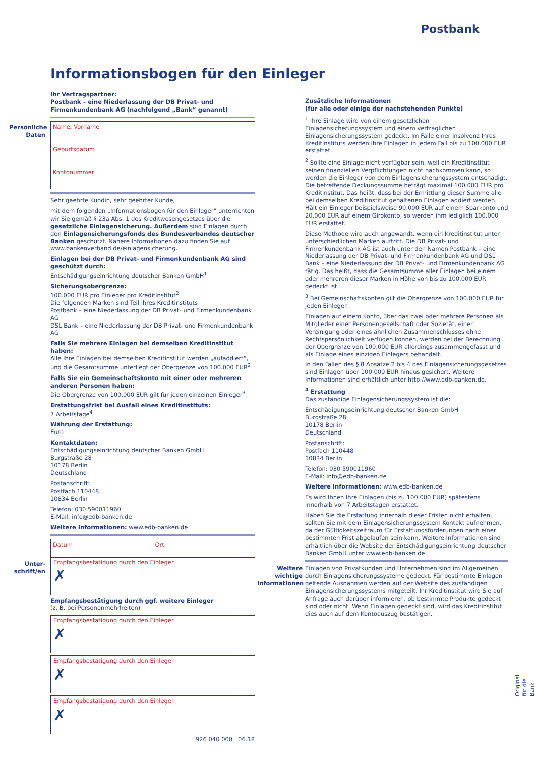Postbank
Informationsbogen für den Einleger
Persönliche Daten
Unter-schrift/en
Ihr Vertragspartner:
Postbank – eine Niederlassung der DB Privat- und Firmenkundenbank AG (nachfolgend „Bank“ genannt)
Name, Vorname
Geburtsdatum
Kontonummer
Sehr geehrte Kundin, sehr geehrter Kunde,
mit dem folgenden „Informationsbogen für den Einleger“ unterrichten wir Sie gemäß § 23a Abs. 1 des Kreditwesengesetzes über die gesetzliche Einlagensicherung. Außerdem sind Einlagen durch den Einlagensicherungsfonds des Bundesverbandes deutscher Banken geschützt. Nähere Informationen dazu finden Sie auf www.bankenverband.de/einlagensicherung.
Einlagen bei der DB Privat- und Firmenkundenbank AG sind geschützt durch:
Entschädigungseinrichtung deutscher Banken GmbH<sup>1</sup>
Sicherungsobergrenze:
100.000 EUR pro Einleger pro Kreditinstitut<sup>2</sup>
Die folgenden Marken sind Teil Ihres Kreditinstituts
Postbank – eine Niederlassung der DB Privat- und Firmenkundenbank AG
DSL Bank – eine Niederlassung der DB Privat- und Firmenkundenbank AG
Falls Sie mehrere Einlagen bei demselben Kreditinstitut haben:
Alle Ihre Einlagen bei demselben Kreditinstitut werden „aufaddiert“, und die Gesamtsumme unterliegt der Obergrenze von 100.000 EUR<sup>2</sup>
Falls Sie ein Gemeinschaftskonto mit einer oder mehreren anderen Personen haben:
Die Obergrenze von 100.000 EUR gilt für jeden einzelnen Einleger<sup>3</sup>
Erstattungsfrist bei Ausfall eines Kreditinstituts:
7 Arbeitstage<sup>4</sup>
Währung der Erstattung:
Euro
Kontaktdaten:
Entschädigungseinrichtung deutscher Banken GmbH
Burgstraße 28
10178 Berlin
Deutschland
Postanschrift:
Postfach 110448
10834 Berlin
Telefon: 030 590011960
E-Mail: info@edb-banken.de
Weitere Informationen: www.edb-banken.de
Datum Ort
Empfangsbestätigung durch den Einleger
✗
Empfangsbestätigung durch ggf. weitere Einleger
(z. B. bei Personenmehrheiten)
Empfangsbestätigung durch den Einleger
✗
Empfangsbestätigung durch den Einleger
✗
Empfangsbestätigung durch den Einleger
✗
926 040 000 06.18
Zusätzliche Informationen
(für alle oder einige der nachstehenden Punkte)
<sup>1</sup> Ihre Einlage wird von einem gesetzlichen Einlagensicherungssystem und einem vertraglichen Einlagensicherungssystem gedeckt. Im Falle einer Insolvenz Ihres Kreditinstituts werden Ihre Einlagen in jedem Fall bis zu 100.000 EUR erstattet.
<sup>2</sup> Sollte eine Einlage nicht verfügbar sein, weil ein Kreditinstitut seinen finanziellen Verpflichtungen nicht nachkommen kann, so werden die Einleger von dem Einlagensicherungssystem entschädigt. Die betreffende Deckungssumme beträgt maximal 100.000 EUR pro Kreditinstitut. Das heißt, dass bei der Ermittlung dieser Summe alle bei demselben Kreditinstitut gehaltenen Einlagen addiert werden. Hält ein Einleger beispielsweise 90.000 EUR auf einem Sparkonto und 20.000 EUR auf einem Girokonto, so werden ihm lediglich 100.000 EUR erstattet.
Diese Methode wird auch angewandt, wenn ein Kreditinstitut unter unterschiedlichen Marken auftritt. Die DB Privat- und Firmenkundenbank AG ist auch unter den Namen Postbank – eine Niederlassung der DB Privat- und Firmenkundenbank AG und DSL Bank – eine Niederlassung der DB Privat- und Firmenkundenbank AG tätig. Das heißt, dass die Gesamtsumme aller Einlagen bei einem oder mehreren dieser Marken in Höhe von bis zu 100.000 EUR gedeckt ist.
<sup>3</sup> Bei Gemeinschaftskonten gilt die Obergrenze von 100.000 EUR für jeden Einleger.
Einlagen auf einem Konto, über das zwei oder mehrere Personen als Mitglieder einer Personengesellschaft oder Sozietät, einer Vereinigung oder eines ähnlichen Zusammenschlusses ohne Rechtspersönlichkeit verfügen können, werden bei der Berechnung der Obergrenze von 100.000 EUR allerdings zusammengefasst und als Einlage eines einzigen Einlegers behandelt.
In den Fällen des § 8 Absätze 2 bis 4 des Einlagensicherungsgesetzes sind Einlagen über 100.000 EUR hinaus gesichert. Weitere Informationen sind erhältlich unter http://www.edb-banken.de.
<sup>4</sup> Erstattung
Das zuständige Einlagensicherungssystem ist die:
Entschädigungseinrichtung deutscher Banken GmbH
Burgstraße 28
10178 Berlin
Deutschland
Postanschrift:
Postfach 110448
10834 Berlin
Telefon: 030 590011960
E-Mail: info@edb-banken.de
Weitere Informationen: www.edb-banken.de
Es wird Ihnen Ihre Einlagen (bis zu 100.000 EUR) spätestens innerhalb von 7 Arbeitstagen erstattet.
Haben Sie die Erstattung innerhalb dieser Fristen nicht erhalten, sollten Sie mit dem Einlagensicherungssystem Kontakt aufnehmen, da der Gültigkeitszeitraum für Erstattungsforderungen nach einer bestimmten Frist abgelaufen sein kann. Weitere Informationen sind erhältlich über die Website der Entschädigungseinrichtung deutscher Banken GmbH unter www.edb-banken.de.
Weitere wichtige Informationen
Einlagen von Privatkunden und Unternehmen sind im Allgemeinen durch Einlagensicherungssysteme gedeckt. Für bestimmte Einlagen geltende Ausnahmen werden auf der Website des zuständigen Einlagensicherungssystems mitgeteilt. Ihr Kreditinstitut wird Sie auf Anfrage auch darüber informieren, ob bestimmte Produkte gedeckt sind oder nicht. Wenn Einlagen gedeckt sind, wird das Kreditinstitut dies auch auf dem Kontoauszug bestätigen.
Original für die Bank